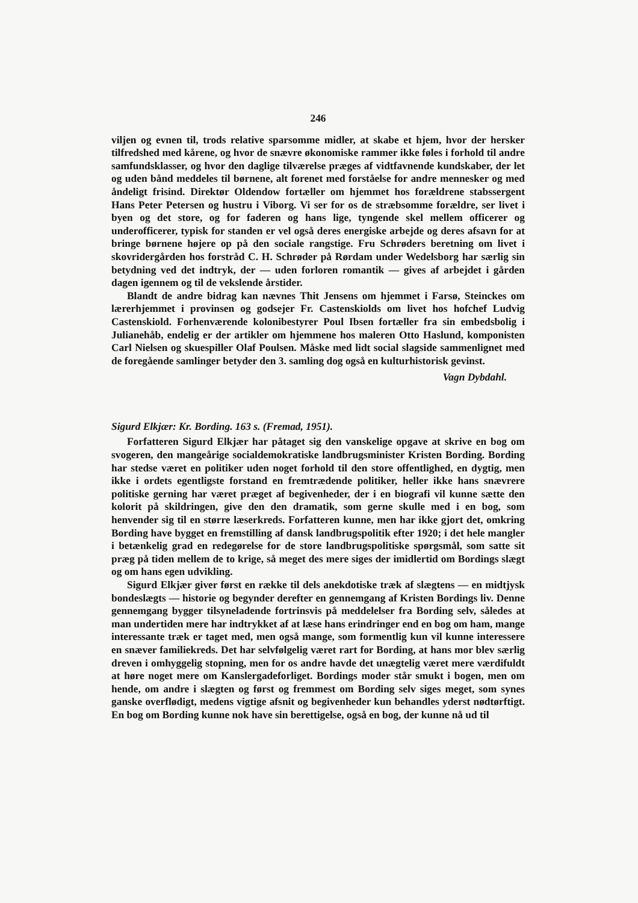246
viljen og evnen til, trods relative sparsomme midler, at skabe et hjem, hvor der hersker tilfredshed med kårene, og hvor de snævre økonomiske rammer ikke føles i forhold til andre samfundsklasser, og hvor den daglige tilværelse præges af vidtfavnende kundskaber, der let og uden bånd meddeles til børnene, alt forenet med forståelse for andre mennesker og med åndeligt frisind. Direktør Oldendow fortæller om hjemmet hos forældrene stabssergent Hans Peter Petersen og hustru i Viborg. Vi ser for os de stræbsomme forældre, ser livet i byen og det store, og for faderen og hans lige, tyngende skel mellem officerer og underofficerer, typisk for standen er vel også deres energiske arbejde og deres afsavn for at bringe børnene højere op på den sociale rangstige. Fru Schrøders beretning om livet i skovridergården hos forstråd C. H. Schrøder på Rørdam under Wedelsborg har særlig sin betydning ved det indtryk, der — uden forloren romantik — gives af arbejdet i gården dagen igennem og til de vekslende årstider.
Blandt de andre bidrag kan nævnes Thit Jensens om hjemmet i Farsø, Steinckes om lærerhjemmet i provinsen og godsejer Fr. Castenskiolds om livet hos hofchef Ludvig Castenskiold. Forhenværende kolonibestyrer Poul Ibsen fortæller fra sin embedsbolig i Julianehåb, endelig er der artikler om hjemmene hos maleren Otto Haslund, komponisten Carl Nielsen og skuespiller Olaf Poulsen. Måske med lidt social slagside sammenlignet med de foregående samlinger betyder den 3. samling dog også en kulturhistorisk gevinst.
Vagn Dybdahl.
Sigurd Elkjær: Kr. Bording. 163 s. (Fremad, 1951).
Forfatteren Sigurd Elkjær har påtaget sig den vanskelige opgave at skrive en bog om svogeren, den mangeårige socialdemokratiske landbrugsminister Kristen Bording. Bording har stedse været en politiker uden noget forhold til den store offentlighed, en dygtig, men ikke i ordets egentligste forstand en fremtrædende politiker, heller ikke hans snævrere politiske gerning har været præget af begivenheder, der i en biografi vil kunne sætte den kolorit på skildringen, give den den dramatik, som gerne skulle med i en bog, som henvender sig til en større læserkreds. Forfatteren kunne, men har ikke gjort det, omkring Bording have bygget en fremstilling af dansk landbrugspolitik efter 1920; i det hele mangler i betænkelig grad en redegørelse for de store landbrugspolitiske spørgsmål, som satte sit præg på tiden mellem de to krige, så meget des mere siges der imidlertid om Bordings slægt og om hans egen udvikling.
Sigurd Elkjær giver først en række til dels anekdotiske træk af slægtens — en midtjysk bondeslægts — historie og begynder derefter en gennemgang af Kristen Bordings liv. Denne gennemgang bygger tilsyneladende fortrinsvis på meddelelser fra Bording selv, således at man undertiden mere har indtrykket af at læse hans erindringer end en bog om ham, mange interessante træk er taget med, men også mange, som formentlig kun vil kunne interessere en snæver familiekreds. Det har selvfølgelig været rart for Bording, at hans mor blev særlig dreven i omhyggelig stopning, men for os andre havde det unægtelig været mere værdifuldt at høre noget mere om Kanslergadeforliget. Bordings moder står smukt i bogen, men om hende, om andre i slægten og først og fremmest om Bording selv siges meget, som synes ganske overflødigt, medens vigtige afsnit og begivenheder kun behandles yderst nødtørftigt. En bog om Bording kunne nok have sin berettigelse, også en bog, der kunne nå ud til